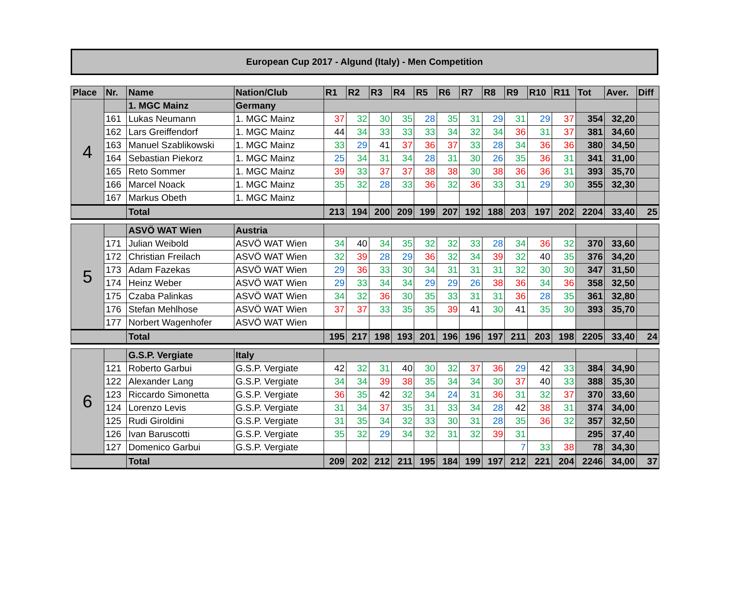European Cup 2017 - Algund (Italy) - Men Competition
| Place | Nr. | Name | Nation/Club | R1 | R2 | R3 | R4 | R5 | R6 | R7 | R8 | R9 | R10 | R11 | Tot | Aver. | Diff |
| --- | --- | --- | --- | --- | --- | --- | --- | --- | --- | --- | --- | --- | --- | --- | --- | --- | --- |
| 4 | | 1. MGC Mainz | Germany | | | | | | | | | | | | | | |
| | 161 | Lukas Neumann | 1. MGC Mainz | 37 | 32 | 30 | 35 | 28 | 35 | 31 | 29 | 31 | 29 | 37 | 354 | 32,20 | |
| | 162 | Lars Greiffendorf | 1. MGC Mainz | 44 | 34 | 33 | 33 | 33 | 34 | 32 | 34 | 36 | 31 | 37 | 381 | 34,60 | |
| | 163 | Manuel Szablikowski | 1. MGC Mainz | 33 | 29 | 41 | 37 | 36 | 37 | 33 | 28 | 34 | 36 | 36 | 380 | 34,50 | |
| | 164 | Sebastian Piekorz | 1. MGC Mainz | 25 | 34 | 31 | 34 | 28 | 31 | 30 | 26 | 35 | 36 | 31 | 341 | 31,00 | |
| | 165 | Reto Sommer | 1. MGC Mainz | 39 | 33 | 37 | 37 | 38 | 38 | 30 | 38 | 36 | 36 | 31 | 393 | 35,70 | |
| | 166 | Marcel Noack | 1. MGC Mainz | 35 | 32 | 28 | 33 | 36 | 32 | 36 | 33 | 31 | 29 | 30 | 355 | 32,30 | |
| | 167 | Markus Obeth | 1. MGC Mainz | | | | | | | | | | | | | | |
| | | Total | | 213 | 194 | 200 | 209 | 199 | 207 | 192 | 188 | 203 | 197 | 202 | 2204 | 33,40 | 25 |
| 5 | | ASVÖ WAT Wien | Austria | | | | | | | | | | | | | | |
| | 171 | Julian Weibold | ASVÖ WAT Wien | 34 | 40 | 34 | 35 | 32 | 32 | 33 | 28 | 34 | 36 | 32 | 370 | 33,60 | |
| | 172 | Christian Freilach | ASVÖ WAT Wien | 32 | 39 | 28 | 29 | 36 | 32 | 34 | 39 | 32 | 40 | 35 | 376 | 34,20 | |
| | 173 | Adam Fazekas | ASVÖ WAT Wien | 29 | 36 | 33 | 30 | 34 | 31 | 31 | 31 | 32 | 30 | 30 | 347 | 31,50 | |
| | 174 | Heinz Weber | ASVÖ WAT Wien | 29 | 33 | 34 | 34 | 29 | 29 | 26 | 38 | 36 | 34 | 36 | 358 | 32,50 | |
| | 175 | Czaba Palinkas | ASVÖ WAT Wien | 34 | 32 | 36 | 30 | 35 | 33 | 31 | 31 | 36 | 28 | 35 | 361 | 32,80 | |
| | 176 | Stefan Mehlhose | ASVÖ WAT Wien | 37 | 37 | 33 | 35 | 35 | 39 | 41 | 30 | 41 | 35 | 30 | 393 | 35,70 | |
| | 177 | Norbert Wagenhofer | ASVÖ WAT Wien | | | | | | | | | | | | | | |
| | | Total | | 195 | 217 | 198 | 193 | 201 | 196 | 196 | 197 | 211 | 203 | 198 | 2205 | 33,40 | 24 |
| 6 | | G.S.P. Vergiate | Italy | | | | | | | | | | | | | | |
| | 121 | Roberto Garbui | G.S.P. Vergiate | 42 | 32 | 31 | 40 | 30 | 32 | 37 | 36 | 29 | 42 | 33 | 384 | 34,90 | |
| | 122 | Alexander Lang | G.S.P. Vergiate | 34 | 34 | 39 | 38 | 35 | 34 | 34 | 30 | 37 | 40 | 33 | 388 | 35,30 | |
| | 123 | Riccardo Simonetta | G.S.P. Vergiate | 36 | 35 | 42 | 32 | 34 | 24 | 31 | 36 | 31 | 32 | 37 | 370 | 33,60 | |
| | 124 | Lorenzo Levis | G.S.P. Vergiate | 31 | 34 | 37 | 35 | 31 | 33 | 34 | 28 | 42 | 38 | 31 | 374 | 34,00 | |
| | 125 | Rudi Giroldini | G.S.P. Vergiate | 31 | 35 | 34 | 32 | 33 | 30 | 31 | 28 | 35 | 36 | 32 | 357 | 32,50 | |
| | 126 | Ivan Baruscotti | G.S.P. Vergiate | 35 | 32 | 29 | 34 | 32 | 31 | 32 | 39 | 31 | | | 295 | 37,40 | |
| | 127 | Domenico Garbui | G.S.P. Vergiate | | | | | | | | | 7 | 33 | 38 | 78 | 34,30 | |
| | | Total | | 209 | 202 | 212 | 211 | 195 | 184 | 199 | 197 | 212 | 221 | 204 | 2246 | 34,00 | 37 |